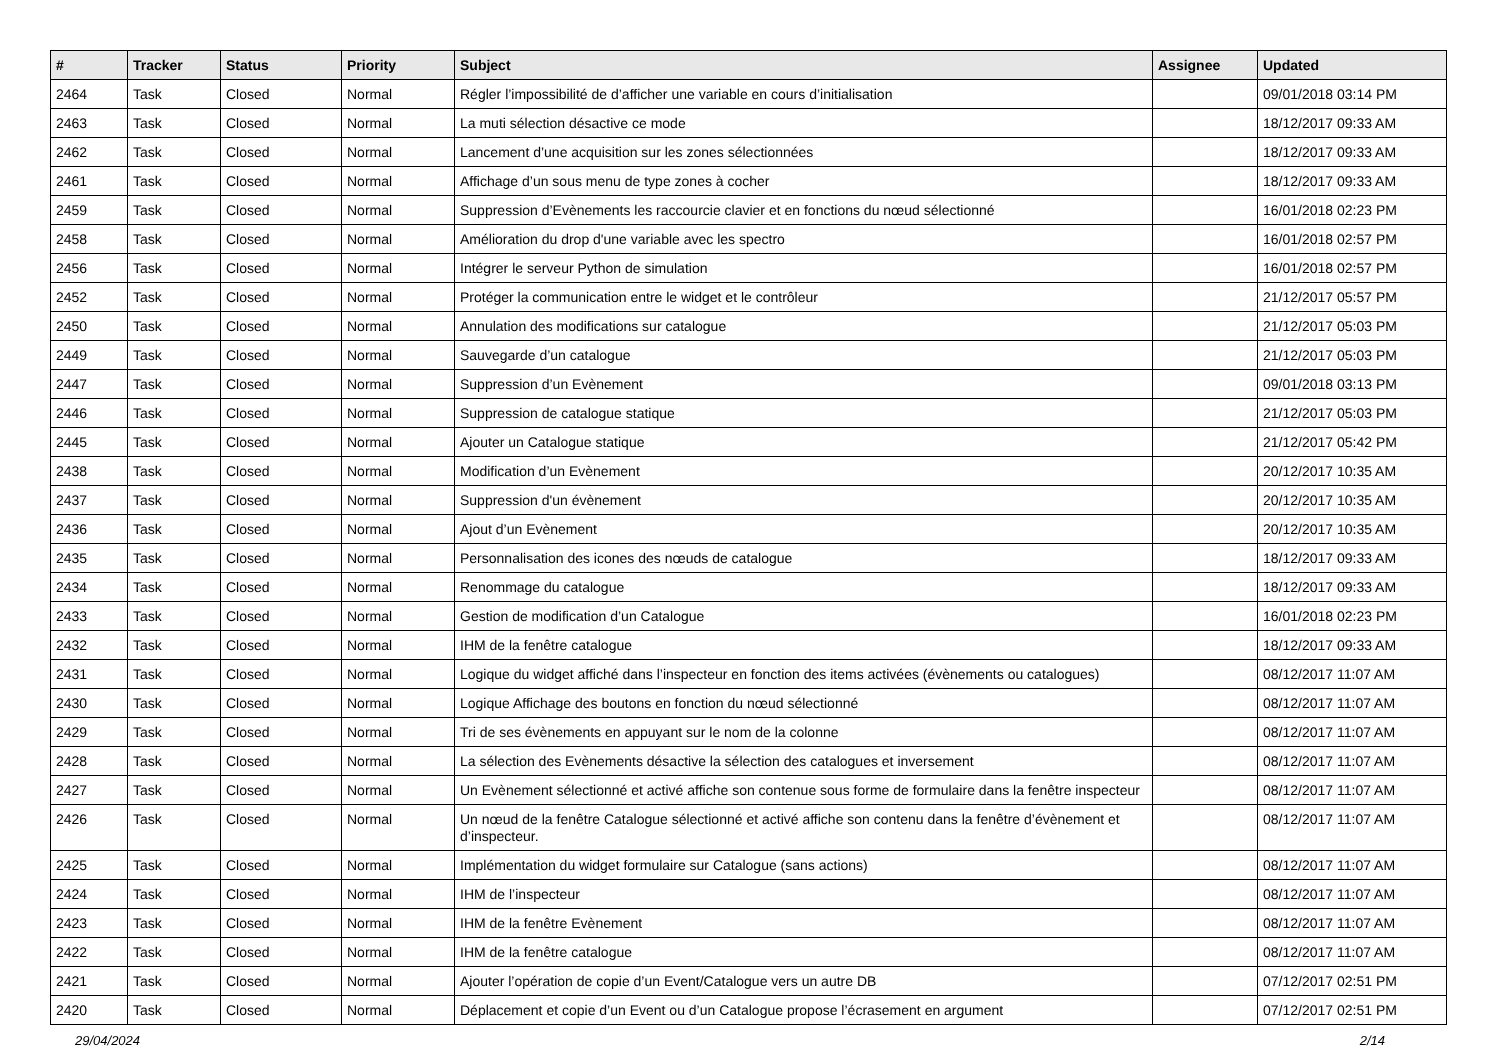| # | Tracker | Status | Priority | Subject | Assignee | Updated |
| --- | --- | --- | --- | --- | --- | --- |
| 2464 | Task | Closed | Normal | Régler l’impossibilité de d’afficher une variable en cours d’initialisation | | 09/01/2018 03:14 PM |
| 2463 | Task | Closed | Normal | La muti sélection désactive ce mode | | 18/12/2017 09:33 AM |
| 2462 | Task | Closed | Normal | Lancement d’une acquisition sur les zones sélectionnées | | 18/12/2017 09:33 AM |
| 2461 | Task | Closed | Normal | Affichage d’un sous menu de type zones à cocher | | 18/12/2017 09:33 AM |
| 2459 | Task | Closed | Normal | Suppression d’Evènements les raccourcie clavier et en fonctions du nœud sélectionné | | 16/01/2018 02:23 PM |
| 2458 | Task | Closed | Normal | Amélioration du drop d'une variable avec les spectro | | 16/01/2018 02:57 PM |
| 2456 | Task | Closed | Normal | Intégrer le serveur Python de simulation | | 16/01/2018 02:57 PM |
| 2452 | Task | Closed | Normal | Protéger la communication entre le widget et le contrôleur | | 21/12/2017 05:57 PM |
| 2450 | Task | Closed | Normal | Annulation des modifications sur catalogue | | 21/12/2017 05:03 PM |
| 2449 | Task | Closed | Normal | Sauvegarde d’un catalogue | | 21/12/2017 05:03 PM |
| 2447 | Task | Closed | Normal | Suppression d’un Evènement | | 09/01/2018 03:13 PM |
| 2446 | Task | Closed | Normal | Suppression de catalogue statique | | 21/12/2017 05:03 PM |
| 2445 | Task | Closed | Normal | Ajouter un Catalogue statique | | 21/12/2017 05:42 PM |
| 2438 | Task | Closed | Normal | Modification d’un Evènement | | 20/12/2017 10:35 AM |
| 2437 | Task | Closed | Normal | Suppression d'un évènement | | 20/12/2017 10:35 AM |
| 2436 | Task | Closed | Normal | Ajout d’un Evènement | | 20/12/2017 10:35 AM |
| 2435 | Task | Closed | Normal | Personnalisation des icones des nœuds de catalogue | | 18/12/2017 09:33 AM |
| 2434 | Task | Closed | Normal | Renommage du catalogue | | 18/12/2017 09:33 AM |
| 2433 | Task | Closed | Normal | Gestion de modification d’un Catalogue | | 16/01/2018 02:23 PM |
| 2432 | Task | Closed | Normal | IHM de la fenêtre catalogue | | 18/12/2017 09:33 AM |
| 2431 | Task | Closed | Normal | Logique du widget affiché dans l’inspecteur en fonction des items activées (évènements ou catalogues) | | 08/12/2017 11:07 AM |
| 2430 | Task | Closed | Normal | Logique Affichage des boutons en fonction du nœud sélectionné | | 08/12/2017 11:07 AM |
| 2429 | Task | Closed | Normal | Tri de ses évènements en appuyant sur le nom de la colonne | | 08/12/2017 11:07 AM |
| 2428 | Task | Closed | Normal | La sélection des Evènements désactive la sélection des catalogues et inversement | | 08/12/2017 11:07 AM |
| 2427 | Task | Closed | Normal | Un Evènement sélectionné et activé affiche son contenue sous forme de formulaire dans la fenêtre inspecteur | | 08/12/2017 11:07 AM |
| 2426 | Task | Closed | Normal | Un nœud de la fenêtre Catalogue sélectionné et activé affiche son contenu dans la fenêtre d’évènement et d’inspecteur. | | 08/12/2017 11:07 AM |
| 2425 | Task | Closed | Normal | Implémentation du widget formulaire sur Catalogue (sans actions) | | 08/12/2017 11:07 AM |
| 2424 | Task | Closed | Normal | IHM de l’inspecteur | | 08/12/2017 11:07 AM |
| 2423 | Task | Closed | Normal | IHM de la fenêtre Evènement | | 08/12/2017 11:07 AM |
| 2422 | Task | Closed | Normal | IHM de la fenêtre catalogue | | 08/12/2017 11:07 AM |
| 2421 | Task | Closed | Normal | Ajouter l’opération de copie d’un Event/Catalogue vers un autre DB | | 07/12/2017 02:51 PM |
| 2420 | Task | Closed | Normal | Déplacement et copie d’un Event ou d’un Catalogue propose l’écrasement en argument | | 07/12/2017 02:51 PM |
29/04/2024 2/14